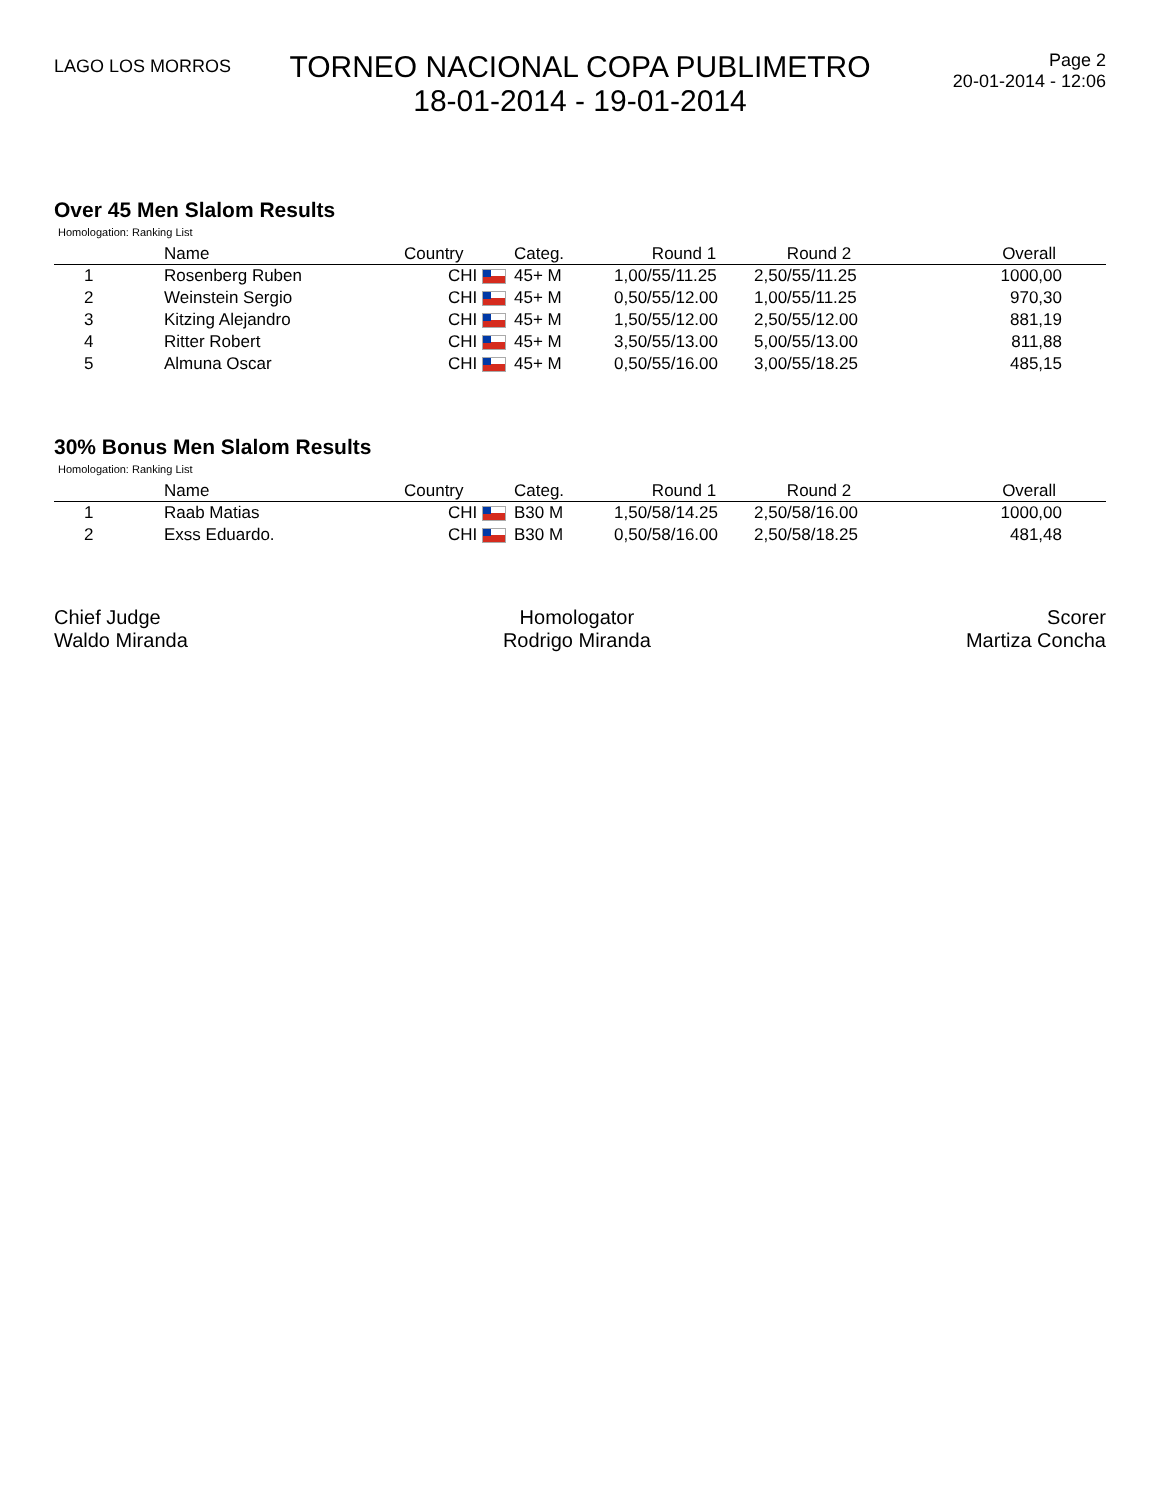LAGO LOS MORROS
TORNEO NACIONAL COPA PUBLIMETRO
18-01-2014 - 19-01-2014
Page 2
20-01-2014 - 12:06
Over 45 Men Slalom Results
Homologation: Ranking List
| | Name | Country | Categ. | Round 1 | Round 2 | Overall |
| --- | --- | --- | --- | --- | --- | --- |
| 1 | Rosenberg Ruben | CHI | 45+ M | 1,00/55/11.25 | 2,50/55/11.25 | 1000,00 |
| 2 | Weinstein Sergio | CHI | 45+ M | 0,50/55/12.00 | 1,00/55/11.25 | 970,30 |
| 3 | Kitzing Alejandro | CHI | 45+ M | 1,50/55/12.00 | 2,50/55/12.00 | 881,19 |
| 4 | Ritter Robert | CHI | 45+ M | 3,50/55/13.00 | 5,00/55/13.00 | 811,88 |
| 5 | Almuna Oscar | CHI | 45+ M | 0,50/55/16.00 | 3,00/55/18.25 | 485,15 |
30% Bonus Men Slalom Results
Homologation: Ranking List
| | Name | Country | Categ. | Round 1 | Round 2 | Overall |
| --- | --- | --- | --- | --- | --- | --- |
| 1 | Raab Matias | CHI | B30 M | 1,50/58/14.25 | 2,50/58/16.00 | 1000,00 |
| 2 | Exss Eduardo. | CHI | B30 M | 0,50/58/16.00 | 2,50/58/18.25 | 481,48 |
Chief Judge
Waldo Miranda
Homologator
Rodrigo Miranda
Scorer
Martiza Concha